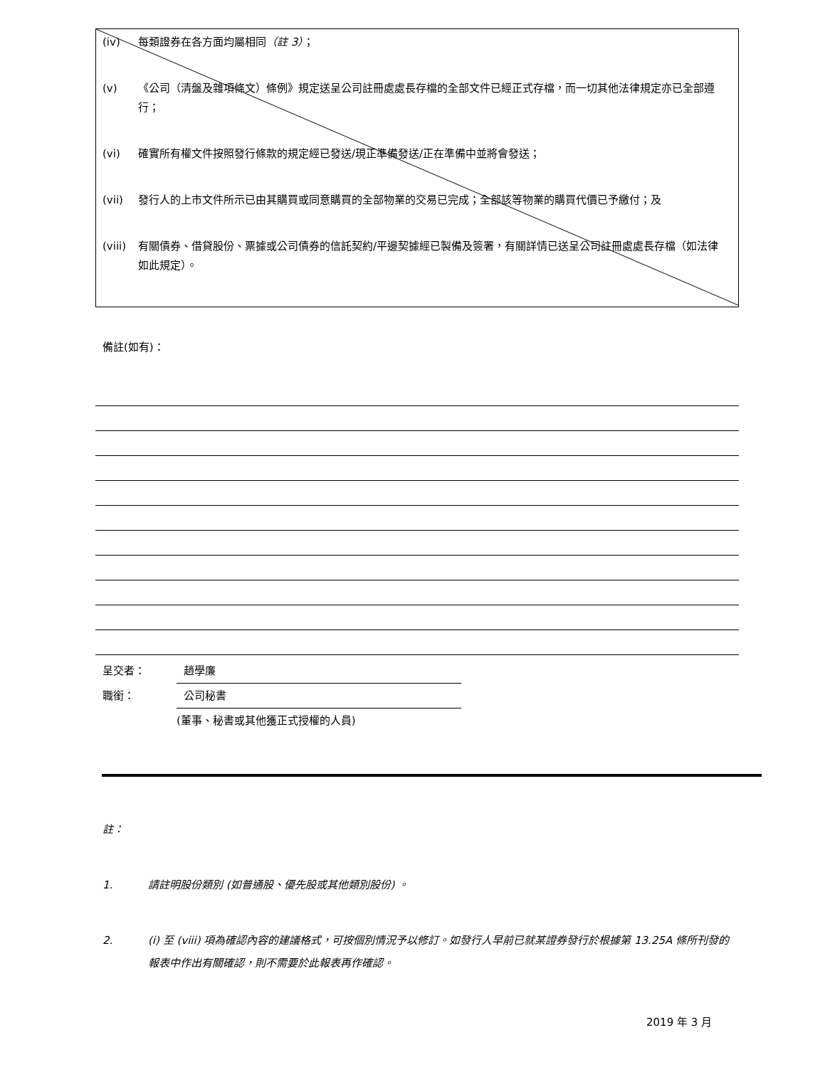(iv) 每類證券在各方面均屬相同（註 3）；
(v) 《公司（清盤及雜項條文）條例》規定送呈公司註冊處處長存檔的全部文件已經正式存檔，而一切其他法律規定亦已全部遵行；
(vi) 確實所有權文件按照發行條款的規定經已發送/現正準備發送/正在準備中並將會發送；
(vii) 發行人的上市文件所示已由其購買或同意購買的全部物業的交易已完成；全部該等物業的購買代價已予繳付；及
(viii) 有關債券、借貸股份、票據或公司債券的信託契約/平邊契據經已製備及簽署，有關詳情已送呈公司註冊處處長存檔（如法律如此規定）。
備註(如有)：
呈交者： 趙學廉
職銜： 公司秘書
(董事、秘書或其他獲正式授權的人員)
註：
1. 請註明股份類別 (如普通股、優先股或其他類別股份) 。
2. (i) 至 (viii) 項為確認內容的建議格式，可按個別情況予以修訂。如發行人早前已就某證券發行於根據第 13.25A 條所刊發的報表中作出有關確認，則不需要於此報表再作確認。
2019 年 3 月